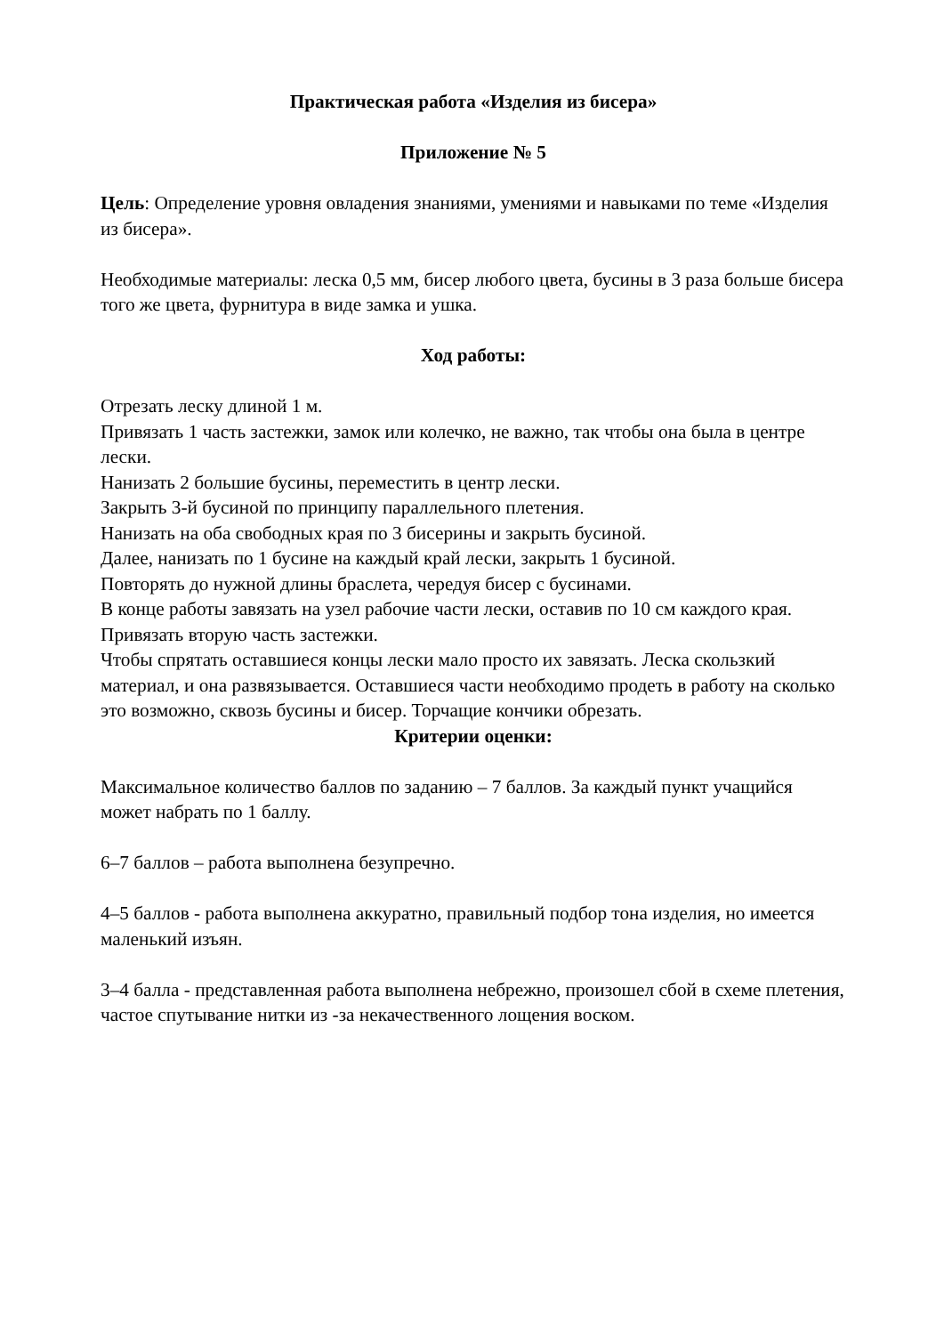Практическая работа «Изделия из бисера»
Приложение № 5
Цель: Определение уровня овладения знаниями, умениями и навыками по теме «Изделия из бисера».
Необходимые материалы: леска 0,5 мм, бисер любого цвета, бусины в 3 раза больше бисера того же цвета, фурнитура в виде замка и ушка.
Ход работы:
Отрезать леску длиной 1 м.
Привязать 1 часть застежки, замок или колечко, не важно, так чтобы она была в центре лески.
Нанизать 2 большие бусины, переместить в центр лески.
Закрыть 3-й бусиной по принципу параллельного плетения.
Нанизать на оба свободных края по 3 бисерины и закрыть бусиной.
Далее, нанизать по 1 бусине на каждый край лески, закрыть 1 бусиной.
Повторять до нужной длины браслета, чередуя бисер с бусинами.
В конце работы завязать на узел рабочие части лески, оставив по 10 см каждого края.
Привязать вторую часть застежки.
Чтобы спрятать оставшиеся концы лески мало просто их завязать. Леска скользкий материал, и она развязывается. Оставшиеся части необходимо продеть в работу на сколько это возможно, сквозь бусины и бисер. Торчащие кончики обрезать.
Критерии оценки:
Максимальное количество баллов по заданию – 7 баллов. За каждый пункт учащийся может набрать по 1 баллу.
6–7 баллов – работа выполнена безупречно.
4–5 баллов - работа выполнена аккуратно, правильный подбор тона изделия, но имеется маленький изъян.
3–4 балла - представленная работа выполнена небрежно, произошел сбой в схеме плетения, частое спутывание нитки из -за некачественного лощения воском.